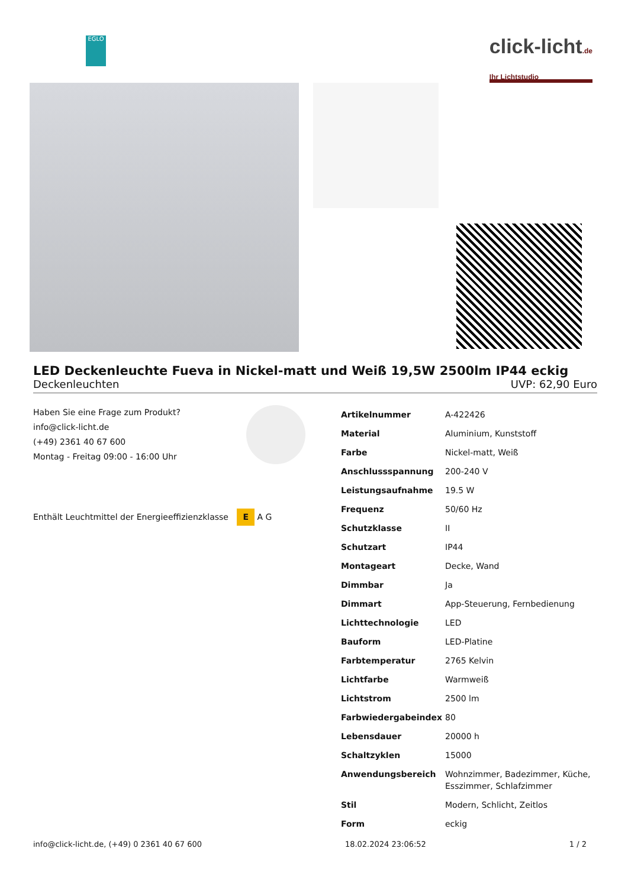EGLO
click-licht.de
Ihr Lichtstudio
LED Deckenleuchte Fueva in Nickel-matt und Weiß 19,5W 2500lm IP44 eckig
Deckenleuchten UVP: 62,90 Euro
Haben Sie eine Frage zum Produkt?
info@click-licht.de
(+49) 2361 40 67 600
Montag - Freitag 09:00 - 16:00 Uhr
Enthält Leuchtmittel der Energieeffizienzklasse E A G
| Artikelnummer | A-422426 |
| Material | Aluminium, Kunststoff |
| Farbe | Nickel-matt, Weiß |
| Anschlussspannung | 200-240 V |
| Leistungsaufnahme | 19.5 W |
| Frequenz | 50/60 Hz |
| Schutzklasse | II |
| Schutzart | IP44 |
| Montageart | Decke, Wand |
| Dimmbar | Ja |
| Dimmart | App-Steuerung, Fernbedienung |
| Lichttechnologie | LED |
| Bauform | LED-Platine |
| Farbtemperatur | 2765 Kelvin |
| Lichtfarbe | Warmweiß |
| Lichtstrom | 2500 lm |
| Farbwiedergabeindex | 80 |
| Lebensdauer | 20000 h |
| Schaltzyklen | 15000 |
| Anwendungsbereich | Wohnzimmer, Badezimmer, Küche, Esszimmer, Schlafzimmer |
| Stil | Modern, Schlicht, Zeitlos |
| Form | eckig |
info@click-licht.de, (+49) 0 2361 40 67 600 18.02.2024 23:06:52 1 / 2